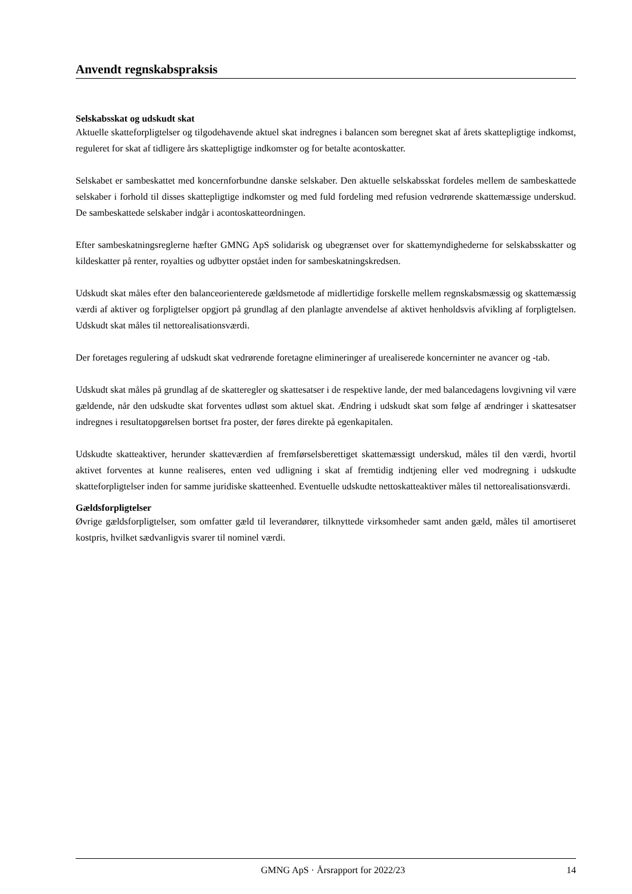Anvendt regnskabspraksis
Selskabsskat og udskudt skat
Aktuelle skatteforpligtelser og tilgodehavende aktuel skat indregnes i balancen som beregnet skat af årets skattepligtige indkomst, reguleret for skat af tidligere års skattepligtige indkomster og for betalte aconto­skatter.
Selskabet er sambeskattet med koncernforbundne danske selskaber. Den aktuelle selskabsskat fordeles mellem de sambeskattede selskaber i forhold til disses skattepligtige indkomster og med fuld fordeling med refusion vedrørende skattemæssige underskud. De sambeskattede selskaber indgår i acontoskatte­ordningen.
Efter sambeskatningsreglerne hæfter GMNG ApS solidarisk og ubegrænset over for skattemyndigheder­ne for selskabsskatter og kildeskatter på renter, royalties og udbytter opstået inden for sambeskatnings­kredsen.
Udskudt skat måles efter den balanceorienterede gældsmetode af midlertidige forskelle mellem regn­skabsmæssig og skattemæssig værdi af aktiver og forpligtelser opgjort på grundlag af den planlagte an­vendelse af aktivet henholdsvis afvikling af forpligtelsen. Udskudt skat måles til nettorealisationsværdi.
Der foretages regulering af udskudt skat vedrørende foretagne elimineringer af urealiserede koncerninter ne avancer og -tab.
Udskudt skat måles på grundlag af de skatteregler og skattesatser i de respektive lande, der med balance­dagens lovgivning vil være gældende, når den udskudte skat forventes udløst som aktuel skat. Ændring i udskudt skat som følge af ændringer i skattesatser indregnes i resultatopgørelsen bortset fra poster, der føres direkte på egenkapitalen.
Udskudte skatteaktiver, herunder skatteværdien af fremførselsberettiget skattemæssigt underskud, måles til den værdi, hvortil aktivet forventes at kunne realiseres, enten ved udligning i skat af fremtidig indtje­ning eller ved modregning i udskudte skatteforpligtelser inden for samme juridiske skatteenhed. Eventu­elle udskudte nettoskatteaktiver måles til nettorealisationsværdi.
Gældsforpligtelser
Øvrige gældsforpligtelser, som omfatter gæld til leverandører, tilknyttede virksomheder samt anden gæld, måles til amortiseret kostpris, hvilket sædvanligvis svarer til nominel værdi.
GMNG ApS · Årsrapport for 2022/23 14